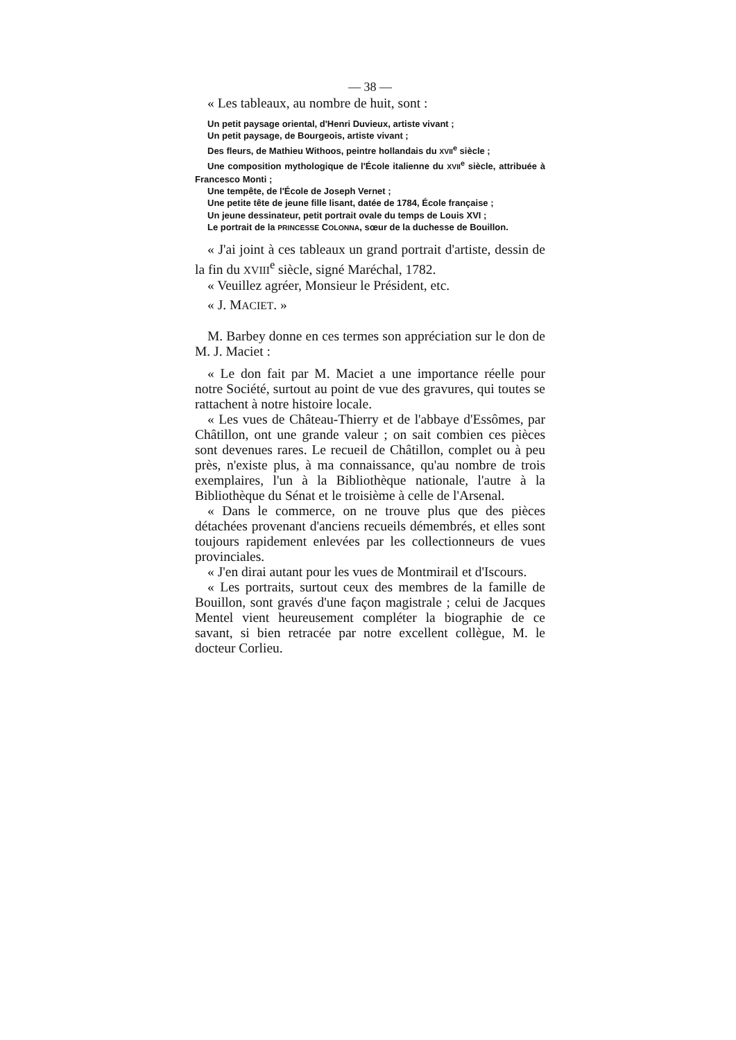— 38 —
« Les tableaux, au nombre de huit, sont :
Un petit paysage oriental, d'Henri Duvieux, artiste vivant ;
Un petit paysage, de Bourgeois, artiste vivant ;
Des fleurs, de Mathieu Withoos, peintre hollandais du XVII<sup>e</sup> siècle ;
Une composition mythologique de l'École italienne du XVII<sup>e</sup> siècle, attribuée à Francesco Monti ;
Une tempête, de l'École de Joseph Vernet ;
Une petite tête de jeune fille lisant, datée de 1784, École française ;
Un jeune dessinateur, petit portrait ovale du temps de Louis XVI ;
Le portrait de la PRINCESSE COLONNA, sœur de la duchesse de Bouillon.
« J'ai joint à ces tableaux un grand portrait d'artiste, dessin de la fin du XVIII<sup>e</sup> siècle, signé Maréchal, 1782.
« Veuillez agréer, Monsieur le Président, etc.
« J. MACIET. »
M. Barbey donne en ces termes son appréciation sur le don de M. J. Maciet :
« Le don fait par M. Maciet a une importance réelle pour notre Société, surtout au point de vue des gravures, qui toutes se rattachent à notre histoire locale.
« Les vues de Château-Thierry et de l'abbaye d'Essômes, par Châtillon, ont une grande valeur ; on sait combien ces pièces sont devenues rares. Le recueil de Châtillon, complet ou à peu près, n'existe plus, à ma connaissance, qu'au nombre de trois exemplaires, l'un à la Bibliothèque nationale, l'autre à la Bibliothèque du Sénat et le troisième à celle de l'Arsenal.
« Dans le commerce, on ne trouve plus que des pièces détachées provenant d'anciens recueils démembrés, et elles sont toujours rapidement enlevées par les collectionneurs de vues provinciales.
« J'en dirai autant pour les vues de Montmirail et d'Iscours.
« Les portraits, surtout ceux des membres de la famille de Bouillon, sont gravés d'une façon magistrale ; celui de Jacques Mentel vient heureusement compléter la biographie de ce savant, si bien retracée par notre excellent collègue, M. le docteur Corlieu.